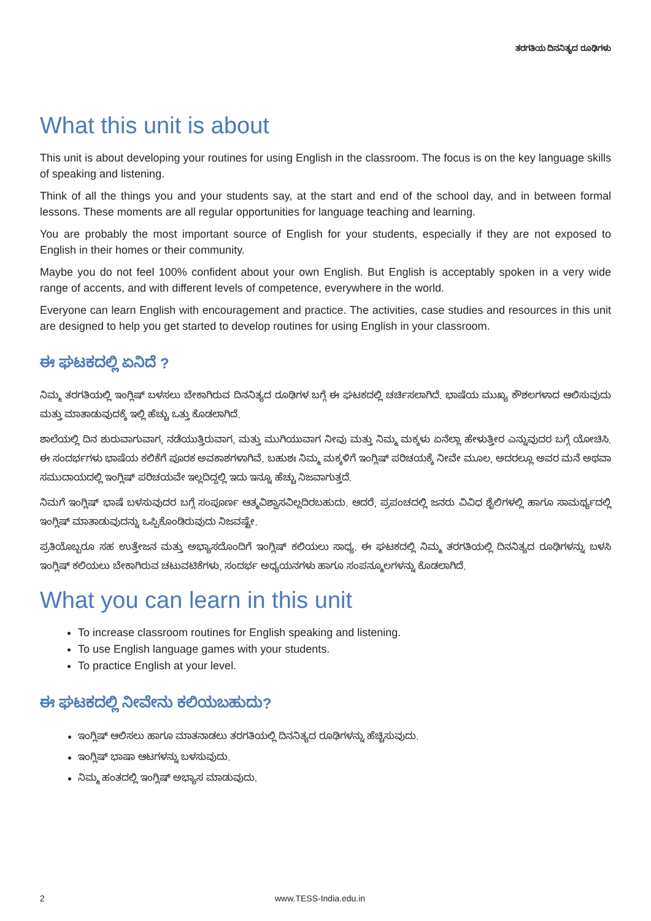ತರಗತಿಯ ದಿನನಿತ್ಯದ ರೂಢಿಗಳು
What this unit is about
This unit is about developing your routines for using English in the classroom. The focus is on the key language skills of speaking and listening.
Think of all the things you and your students say, at the start and end of the school day, and in between formal lessons. These moments are all regular opportunities for language teaching and learning.
You are probably the most important source of English for your students, especially if they are not exposed to English in their homes or their community.
Maybe you do not feel 100% confident about your own English. But English is acceptably spoken in a very wide range of accents, and with different levels of competence, everywhere in the world.
Everyone can learn English with encouragement and practice. The activities, case studies and resources in this unit are designed to help you get started to develop routines for using English in your classroom.
ಈ ಘಟಕದಲ್ಲಿ ಏನಿದೆ ?
ನಿಮ್ಮ ತರಗತಿಯಲ್ಲಿ ಇಂಗ್ಲಿಷ್ ಬಳಸಲು ಬೇಕಾಗಿರುವ ದಿನನಿತ್ಯದ ರೂಢಿಗಳ ಬಗ್ಗೆ ಈ ಘಟಕದಲ್ಲಿ ಚರ್ಚಿಸಲಾಗಿದೆ. ಭಾಷೆಯ ಮುಖ್ಯ ಕೌಶಲಗಳಾದ ಆಲಿಸುವುದು ಮತ್ತು ಮಾತಾಡುವುದಕ್ಕೆ ಇಲ್ಲಿ ಹೆಚ್ಚು ಒತ್ತು ಕೊಡಲಾಗಿದೆ.
ಶಾಲೆಯಲ್ಲಿ ದಿನ ಶುರುವಾಗುವಾಗ, ನಡೆಯುತ್ತಿರುವಾಗ, ಮತ್ತು ಮುಗಿಯುವಾಗ ನೀವು ಮತ್ತು ನಿಮ್ಮ ಮಕ್ಕಳು ಏನೆಲ್ಲಾ ಹೇಳುತ್ತೀರ ಎನ್ನುವುದರ ಬಗ್ಗೆ ಯೋಚಿಸಿ. ಈ ಸಂದರ್ಭಗಳು ಭಾಷೆಯ ಕಲಿಕೆಗೆ ಪೂರಕ ಅವಕಾಶಗಳಾಗಿವೆ. ಬಹುಶಃ ನಿಮ್ಮ ಮಕ್ಕಳಿಗೆ ಇಂಗ್ಲಿಷ್ ಪರಿಚಯಕ್ಕೆ ನೀವೇ ಮೂಲ, ಅದರಲ್ಲೂ ಅವರ ಮನೆ ಅಥವಾ ಸಮುದಾಯದಲ್ಲಿ ಇಂಗ್ಲಿಷ್ ಪರಿಚಯವೇ ಇಲ್ಲದಿದ್ದಲ್ಲಿ ಇದು ಇನ್ನೂ ಹೆಚ್ಚು ನಿಜವಾಗುತ್ತದೆ.
ನಿಮಗೆ ಇಂಗ್ಲಿಷ್ ಭಾಷೆ ಬಳಸುವುದರ ಬಗ್ಗೆ ಸಂಪೂರ್ಣ ಆತ್ಮವಿಶ್ವಾಸವಿಲ್ಲದಿರಬಹುದು. ಆದರೆ, ಪ್ರಪಂಚದಲ್ಲಿ ಜನರು ವಿವಿಧ ಶೈಲಿಗಳಲ್ಲಿ ಹಾಗೂ ಸಾಮರ್ಥ್ಯದಲ್ಲಿ ಇಂಗ್ಲಿಷ್ ಮಾತಾಡುವುದನ್ನು ಒಪ್ಪಿಕೊಂಡಿರುವುದು ನಿಜವಷ್ಟೇ.
ಪ್ರತಿಯೊಬ್ಬರೂ ಸಹ ಉತ್ತೇಜನ ಮತ್ತು ಅಭ್ಯಾಸದೊಂದಿಗೆ ಇಂಗ್ಲಿಷ್ ಕಲಿಯಲು ಸಾಧ್ಯ. ಈ ಘಟಕದಲ್ಲಿ ನಿಮ್ಮ ತರಗತಿಯಲ್ಲಿ ದಿನನಿತ್ಯದ ರೂಢಿಗಳನ್ನು ಬಳಸಿ ಇಂಗ್ಲಿಷ್ ಕಲಿಯಲು ಬೇಕಾಗಿರುವ ಚಟುವಟಿಕೆಗಳು, ಸಂದರ್ಭ ಅಧ್ಯಯನಗಳು ಹಾಗೂ ಸಂಪನ್ಮೂಲಗಳನ್ನು ಕೊಡಲಾಗಿದೆ.
What you can learn in this unit
To increase classroom routines for English speaking and listening.
To use English language games with your students.
To practice English at your level.
ಈ ಘಟಕದಲ್ಲಿ ನೀವೇನು ಕಲಿಯಬಹುದು?
ಇಂಗ್ಲಿಷ್ ಆಲಿಸಲು ಹಾಗೂ ಮಾತನಾಡಲು ತರಗತಿಯಲ್ಲಿ ದಿನನಿತ್ಯದ ರೂಢಿಗಳನ್ನು ಹೆಚ್ಚಿಸುವುದು.
ಇಂಗ್ಲಿಷ್ ಭಾಷಾ ಆಟಗಳನ್ನು ಬಳಸುವುದು.
ನಿಮ್ಮ ಹಂತದಲ್ಲಿ ಇಂಗ್ಲಿಷ್ ಅಭ್ಯಾಸ ಮಾಡುವುದು.
2 www.TESS-India.edu.in